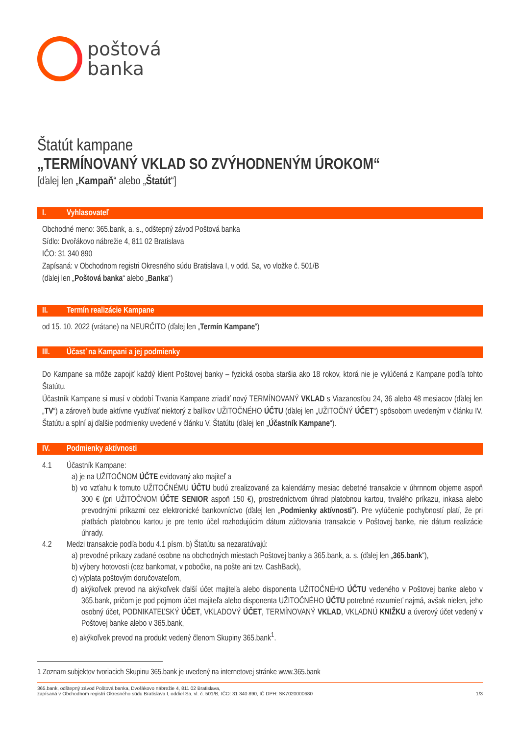poštová
banka
Štatút kampane
„TERMÍNOVANÝ VKLAD SO ZVÝHODNENÝM ÚROKOM“
[ďalej len „Kampaň“ alebo „Štatút“]
I. Vyhlasovateľ
Obchodné meno: 365.bank, a. s., odštepný závod Poštová banka
Sídlo: Dvořákovo nábrežie 4, 811 02 Bratislava
IČO: 31 340 890
Zapísaná: v Obchodnom registri Okresného súdu Bratislava I, v odd. Sa, vo vložke č. 501/B
(ďalej len „Poštová banka“ alebo „Banka“)
II. Termín realizácie Kampane
od 15. 10. 2022 (vrátane) na NEURČITO (ďalej len „Termín Kampane“)
III. Účasť na Kampani a jej podmienky
Do Kampane sa môže zapojiť každý klient Poštovej banky – fyzická osoba staršia ako 18 rokov, ktorá nie je vylúčená z Kampane podľa tohto Štatútu.
Účastník Kampane si musí v období Trvania Kampane zriadiť nový TERMÍNOVANÝ VKLAD s Viazanosťou 24, 36 alebo 48 mesiacov (ďalej len „TV“) a zároveň bude aktívne využívať niektorý z balíkov UŽITOČNÉHO ÚČTU (ďalej len „UŽITOČNÝ ÚČET“) spôsobom uvedeným v článku IV. Štatútu a splní aj ďalšie podmienky uvedené v článku V. Štatútu (ďalej len „Účastník Kampane“).
IV. Podmienky aktívnosti
4.1 Účastník Kampane:
a) je na UŽITOČNOM ÚČTE evidovaný ako majiteľ a
b) vo vzťahu k tomuto UŽITOČNÉMU ÚČTU budú zrealizované za kalendárny mesiac debetné transakcie v úhrnnom objeme aspoň 300 € (pri UŽITOČNOM ÚČTE SENIOR aspoň 150 €), prostredníctvom úhrad platobnou kartou, trvalého príkazu, inkasa alebo prevodnými príkazmi cez elektronické bankovníctvo (ďalej len „Podmienky aktívnosti“). Pre vylúčenie pochybností platí, že pri platbách platobnou kartou je pre tento účel rozhodujúcim dátum zúčtovania transakcie v Poštovej banke, nie dátum realizácie úhrady.
4.2 Medzi transakcie podľa bodu 4.1 písm. b) Štatútu sa nezaratúvajú:
a) prevodné príkazy zadané osobne na obchodných miestach Poštovej banky a 365.bank, a. s. (ďalej len „365.bank“),
b) výbery hotovosti (cez bankomat, v pobočke, na pošte ani tzv. CashBack),
c) výplata poštovým doručovateľom,
d) akýkoľvek prevod na akýkoľvek ďalší účet majiteľa alebo disponenta UŽITOČNÉHO ÚČTU vedeného v Poštovej banke alebo v 365.bank, pričom je pod pojmom účet majiteľa alebo disponenta UŽITOČNÉHO ÚČTU potrebné rozumieť najmä, avšak nielen, jeho osobný účet, PODNIKATEĽSKÝ ÚČET, VKLADOVÝ ÚČET, TERMÍNOVANÝ VKLAD, VKLADNÚ KNIŽKU a úverový účet vedený v Poštovej banke alebo v 365.bank,
e) akýkoľvek prevod na produkt vedený členom Skupiny 365.bank<sup>1</sup>.
1 Zoznam subjektov tvoriacich Skupinu 365.bank je uvedený na internetovej stránke www.365.bank
365.bank, odštepný závod Poštová banka, Dvořákovo nábrežie 4, 811 02 Bratislava,
zapísaná v Obchodnom registri Okresného súdu Bratislava I, oddiel Sa, vl. č. 501/B, IČO: 31 340 890, IČ DPH: SK7020000680
1/3